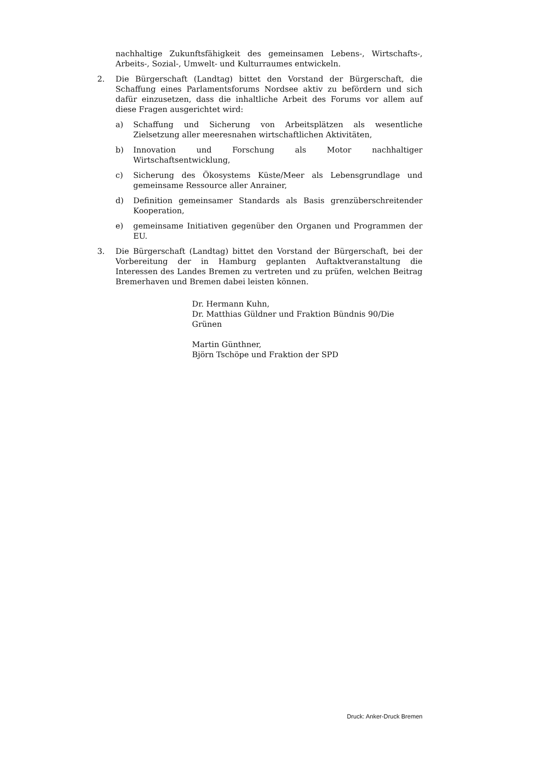nachhaltige Zukunftsfähigkeit des gemeinsamen Lebens-, Wirtschafts-, Arbeits-, Sozial-, Umwelt- und Kulturraumes entwickeln.
2. Die Bürgerschaft (Landtag) bittet den Vorstand der Bürgerschaft, die Schaffung eines Parlamentsforums Nordsee aktiv zu befördern und sich dafür einzusetzen, dass die inhaltliche Arbeit des Forums vor allem auf diese Fragen ausgerichtet wird:
a) Schaffung und Sicherung von Arbeitsplätzen als wesentliche Zielsetzung aller meeresnahen wirtschaftlichen Aktivitäten,
b) Innovation und Forschung als Motor nachhaltiger Wirtschaftsentwicklung,
c) Sicherung des Ökosystems Küste/Meer als Lebensgrundlage und gemeinsame Ressource aller Anrainer,
d) Definition gemeinsamer Standards als Basis grenzüberschreitender Kooperation,
e) gemeinsame Initiativen gegenüber den Organen und Programmen der EU.
3. Die Bürgerschaft (Landtag) bittet den Vorstand der Bürgerschaft, bei der Vorbereitung der in Hamburg geplanten Auftaktveranstaltung die Interessen des Landes Bremen zu vertreten und zu prüfen, welchen Beitrag Bremerhaven und Bremen dabei leisten können.
Dr. Hermann Kuhn,
Dr. Matthias Güldner und Fraktion Bündnis 90/Die Grünen
Martin Günthner,
Björn Tschöpe und Fraktion der SPD
Druck: Anker-Druck Bremen